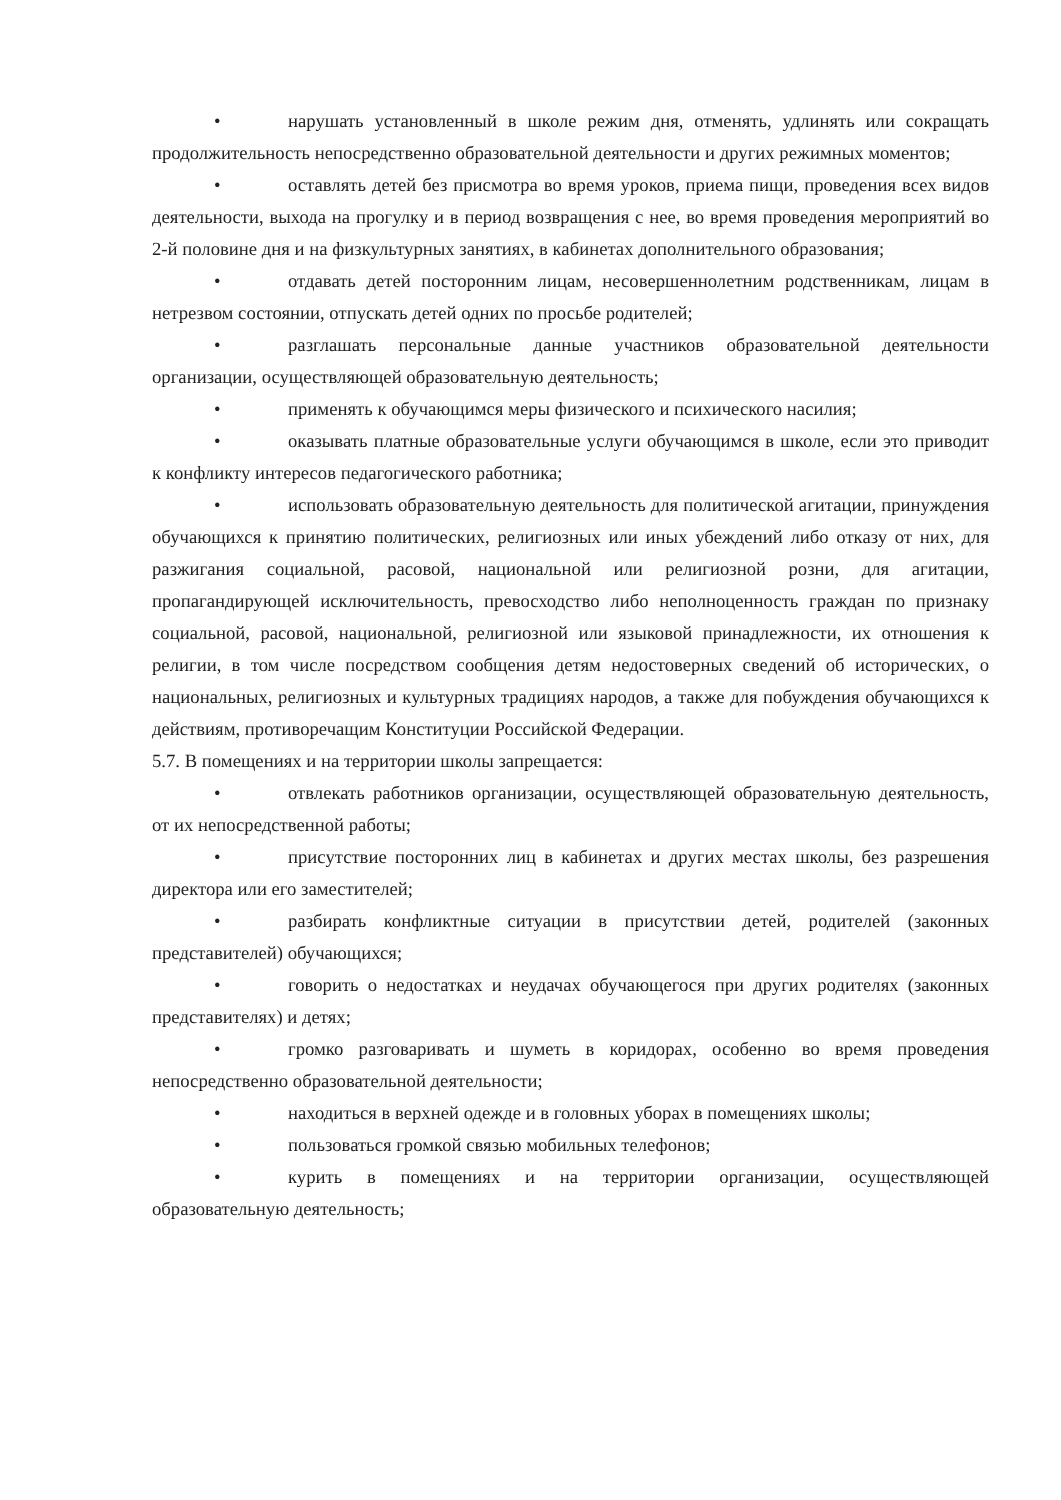• нарушать установленный в школе режим дня, отменять, удлинять или сокращать продолжительность непосредственно образовательной деятельности и других режимных моментов;
• оставлять детей без присмотра во время уроков, приема пищи, проведения всех видов деятельности, выхода на прогулку и в период возвращения с нее, во время проведения мероприятий во 2-й половине дня и на физкультурных занятиях, в кабинетах дополнительного образования;
• отдавать детей посторонним лицам, несовершеннолетним родственникам, лицам в нетрезвом состоянии, отпускать детей одних по просьбе родителей;
• разглашать персональные данные участников образовательной деятельности организации, осуществляющей образовательную деятельность;
• применять к обучающимся меры физического и психического насилия;
• оказывать платные образовательные услуги обучающимся в школе, если это приводит к конфликту интересов педагогического работника;
• использовать образовательную деятельность для политической агитации, принуждения обучающихся к принятию политических, религиозных или иных убеждений либо отказу от них, для разжигания социальной, расовой, национальной или религиозной розни, для агитации, пропагандирующей исключительность, превосходство либо неполноценность граждан по признаку социальной, расовой, национальной, религиозной или языковой принадлежности, их отношения к религии, в том числе посредством сообщения детям недостоверных сведений об исторических, о национальных, религиозных и культурных традициях народов, а также для побуждения обучающихся к действиям, противоречащим Конституции Российской Федерации.
5.7. В помещениях и на территории школы запрещается:
• отвлекать работников организации, осуществляющей образовательную деятельность, от их непосредственной работы;
• присутствие посторонних лиц в кабинетах и других местах школы, без разрешения директора или его заместителей;
• разбирать конфликтные ситуации в присутствии детей, родителей (законных представителей) обучающихся;
• говорить о недостатках и неудачах обучающегося при других родителях (законных представителях) и детях;
• громко разговаривать и шуметь в коридорах, особенно во время проведения непосредственно образовательной деятельности;
• находиться в верхней одежде и в головных уборах в помещениях школы;
• пользоваться громкой связью мобильных телефонов;
• курить в помещениях и на территории организации, осуществляющей образовательную деятельность;